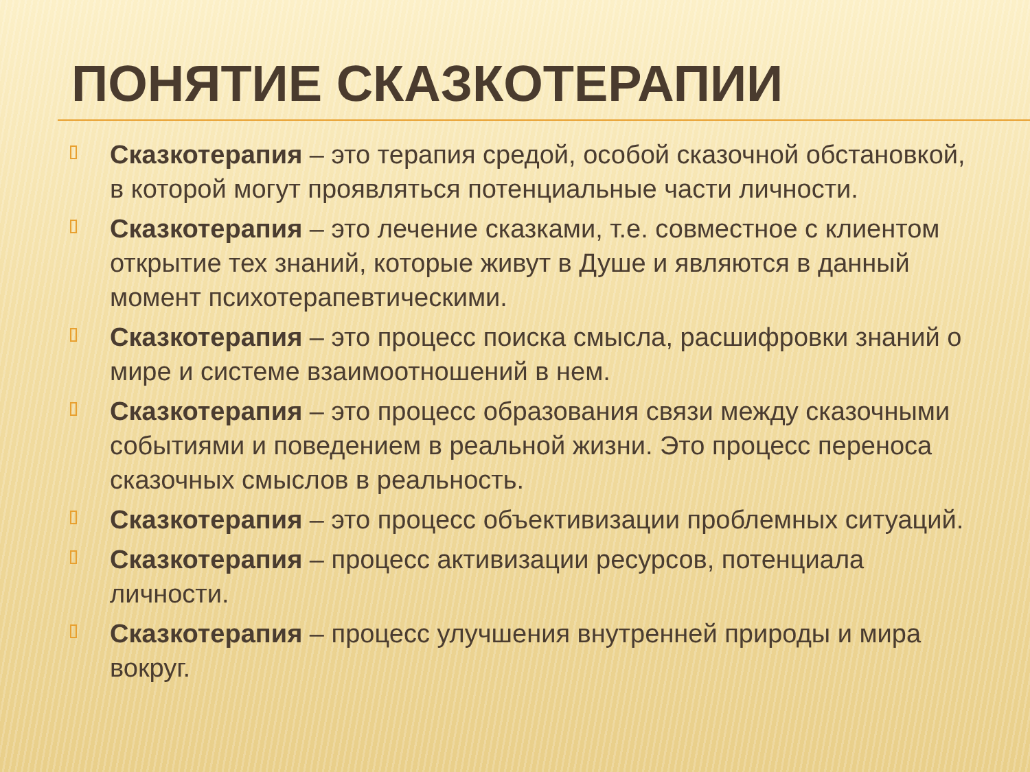ПОНЯТИЕ СКАЗКОТЕРАПИИ
Сказкотерапия – это терапия средой, особой сказочной обстановкой, в которой могут проявляться потенциальные части личности.
Сказкотерапия – это лечение сказками, т.е. совместное с клиентом открытие тех знаний, которые живут в Душе и являются в данный момент психотерапевтическими.
Сказкотерапия – это процесс поиска смысла, расшифровки знаний о мире и системе взаимоотношений в нем.
Сказкотерапия – это процесс образования связи между сказочными событиями и поведением в реальной жизни. Это процесс переноса сказочных смыслов в реальность.
Сказкотерапия – это процесс объективизации проблемных ситуаций.
Сказкотерапия – процесс активизации ресурсов, потенциала личности.
Сказкотерапия – процесс улучшения внутренней природы и мира вокруг.